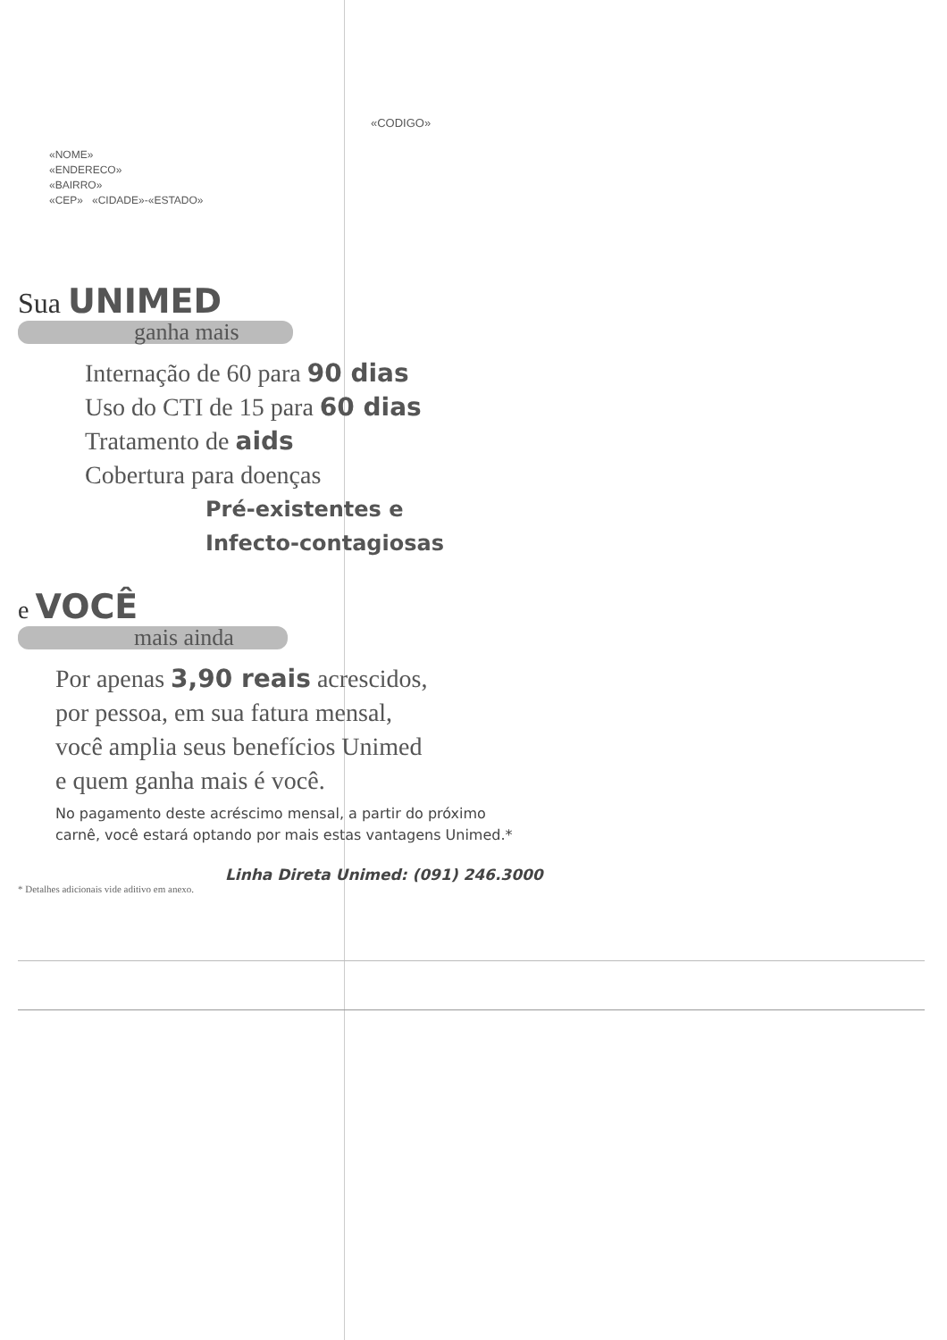«CODIGO»
«NOME»
«ENDERECO»
«BAIRRO»
«CEP» «CIDADE»-«ESTADO»
Sua UNIMED
ganha mais
Internação de 60 para 90 dias
Uso do CTI de 15 para 60 dias
Tratamento de aids
Cobertura para doenças
Pré-existentes e
Infecto-contagiosas
e VOCÊ
mais ainda
Por apenas 3,90 reais acrescidos,
por pessoa, em sua fatura mensal,
você amplia seus benefícios Unimed
e quem ganha mais é você.
No pagamento deste acréscimo mensal, a partir do próximo
carnê, você estará optando por mais estas vantagens Unimed.*
Linha Direta Unimed: (091) 246.3000
* Detalhes adicionais vide aditivo em anexo.